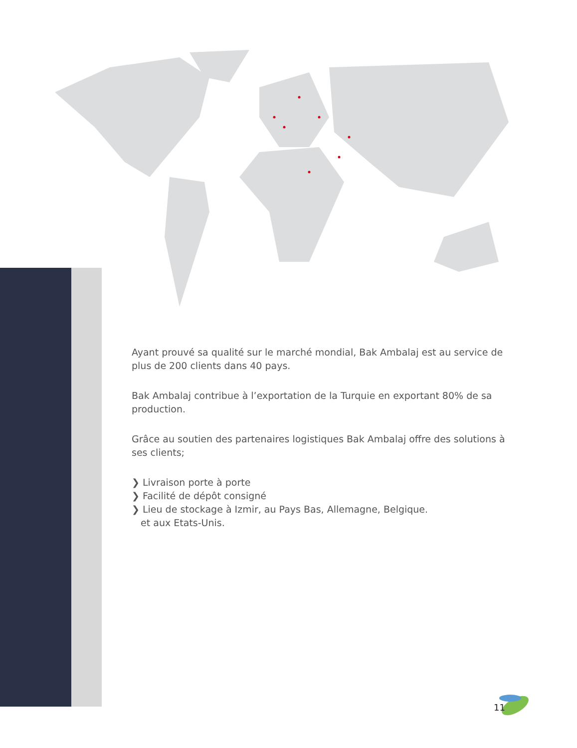Ayant prouvé sa qualité sur le marché mondial, Bak Ambalaj est au service de plus de 200 clients dans 40 pays.
Bak Ambalaj contribue à l’exportation de la Turquie en exportant 80% de sa production.
Grâce au soutien des partenaires logistiques Bak Ambalaj offre des solutions à ses clients;
❯ Livraison porte à porte
❯ Facilité de dépôt consigné
❯ Lieu de stockage à Izmir, au Pays Bas, Allemagne, Belgique.
et aux Etats-Unis.
11